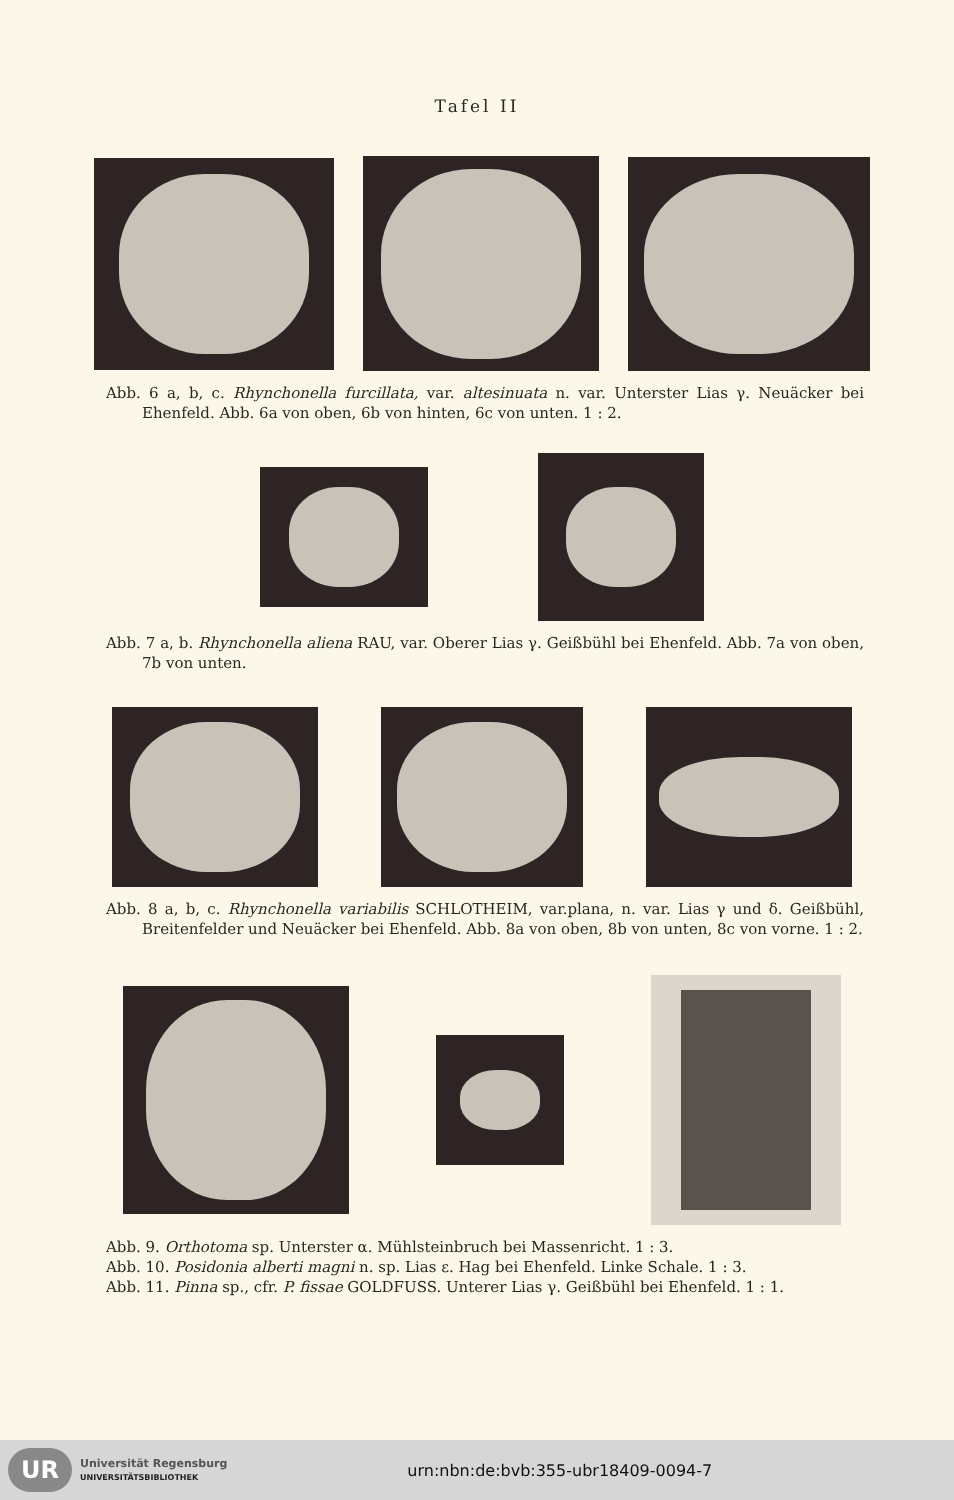Tafel II
Abb. 6 a, b, c. Rhynchonella furcillata, var. altesinuata n. var. Unterster Lias γ. Neuäcker bei Ehenfeld. Abb. 6a von oben, 6b von hinten, 6c von unten. 1 : 2.
Abb. 7 a, b. Rhynchonella aliena RAU, var. Oberer Lias γ. Geißbühl bei Ehenfeld. Abb. 7a von oben, 7b von unten.
Abb. 8 a, b, c. Rhynchonella variabilis SCHLOTHEIM, var.plana, n. var. Lias γ und δ. Geißbühl, Breitenfelder und Neuäcker bei Ehenfeld. Abb. 8a von oben, 8b von unten, 8c von vorne. 1 : 2.
Abb. 9. Orthotoma sp. Unterster α. Mühlsteinbruch bei Massenricht. 1 : 3.
Abb. 10. Posidonia alberti magni n. sp. Lias ε. Hag bei Ehenfeld. Linke Schale. 1 : 3.
Abb. 11. Pinna sp., cfr. P. fissae GOLDFUSS. Unterer Lias γ. Geißbühl bei Ehenfeld. 1 : 1.
UR
Universität Regensburg
UNIVERSITÄTSBIBLIOTHEK
urn:nbn:de:bvb:355-ubr18409-0094-7